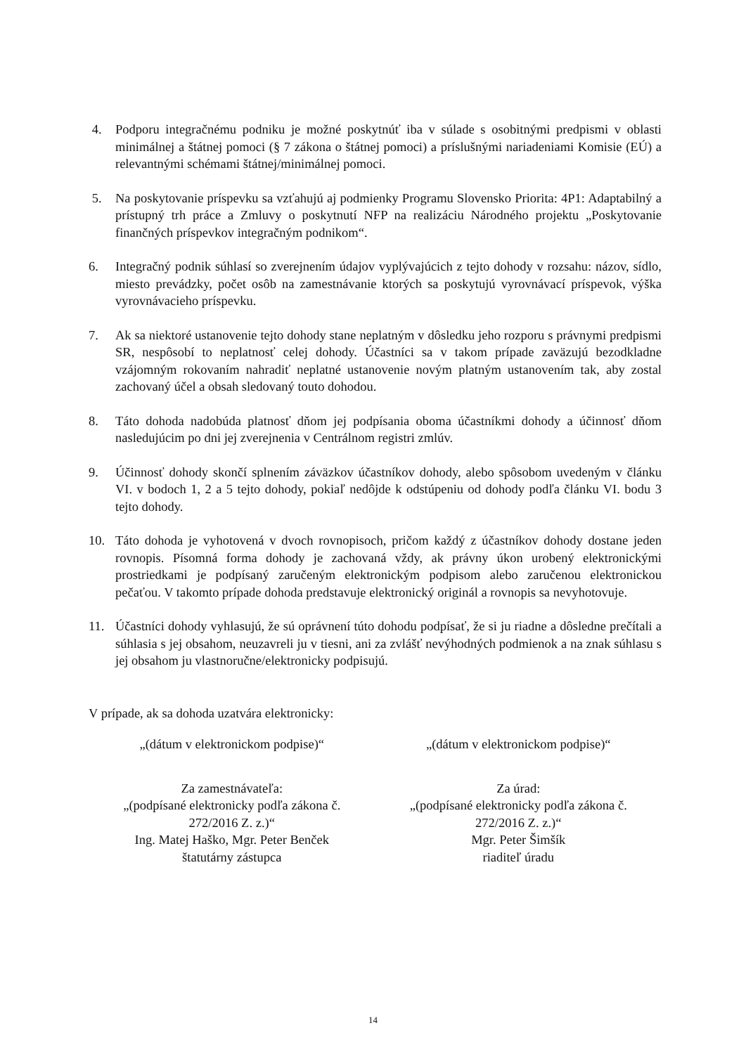4. Podporu integračnému podniku je možné poskytnúť iba v súlade s osobitnými predpismi v oblasti minimálnej a štátnej pomoci (§ 7 zákona o štátnej pomoci) a príslušnými nariadeniami Komisie (EÚ) a relevantnými schémami štátnej/minimálnej pomoci.
5. Na poskytovanie príspevku sa vzťahujú aj podmienky Programu Slovensko Priorita: 4P1: Adaptabilný a prístupný trh práce a Zmluvy o poskytnutí NFP na realizáciu Národného projektu „Poskytovanie finančných príspevkov integračným podnikom“.
6. Integračný podnik súhlasí so zverejnením údajov vyplývajúcich z tejto dohody v rozsahu: názov, sídlo, miesto prevádzky, počet osôb na zamestnávanie ktorých sa poskytujú vyrovnávací príspevok, výška vyrovnávacieho príspevku.
7. Ak sa niektoré ustanovenie tejto dohody stane neplatným v dôsledku jeho rozporu s právnymi predpismi SR, nespôsobí to neplatnosť celej dohody. Účastníci sa v takom prípade zaväzujú bezodkladne vzájomným rokovaním nahradiť neplatné ustanovenie novým platným ustanovením tak, aby zostal zachovaný účel a obsah sledovaný touto dohodou.
8. Táto dohoda nadobúda platnosť dňom jej podpísania oboma účastníkmi dohody a účinnosť dňom nasledujúcim po dni jej zverejnenia v Centrálnom registri zmlúv.
9. Účinnosť dohody skončí splnením záväzkov účastníkov dohody, alebo spôsobom uvedeným v článku VI. v bodoch 1, 2 a 5 tejto dohody, pokiaľ nedôjde k odstúpeniu od dohody podľa článku VI. bodu 3 tejto dohody.
10. Táto dohoda je vyhotovená v dvoch rovnopisoch, pričom každý z účastníkov dohody dostane jeden rovnopis. Písomná forma dohody je zachovaná vždy, ak právny úkon urobený elektronickými prostriedkami je podpísaný zaručeným elektronickým podpisom alebo zaručenou elektronickou pečaťou. V takomto prípade dohoda predstavuje elektronický originál a rovnopis sa nevyhotovuje.
11. Účastníci dohody vyhlasujú, že sú oprávnení túto dohodu podpísať, že si ju riadne a dôsledne prečítali a súhlasia s jej obsahom, neuzavreli ju v tiesni, ani za zvlášť nevýhodných podmienok a na znak súhlasu s jej obsahom ju vlastnoručne/elektronicky podpisujú.
V prípade, ak sa dohoda uzatvára elektronicky:
„(dátum v elektronickom podpise)“
„(dátum v elektronickom podpise)“
Za zamestnávateľa:
„(podpísané elektronicky podľa zákona č.
272/2016 Z. z.)“
Ing. Matej Haško, Mgr. Peter Benček
štatutárny zástupca
Za úrad:
„(podpísané elektronicky podľa zákona č.
272/2016 Z. z.)“
Mgr. Peter Šimšík
riaditeľ úradu
14